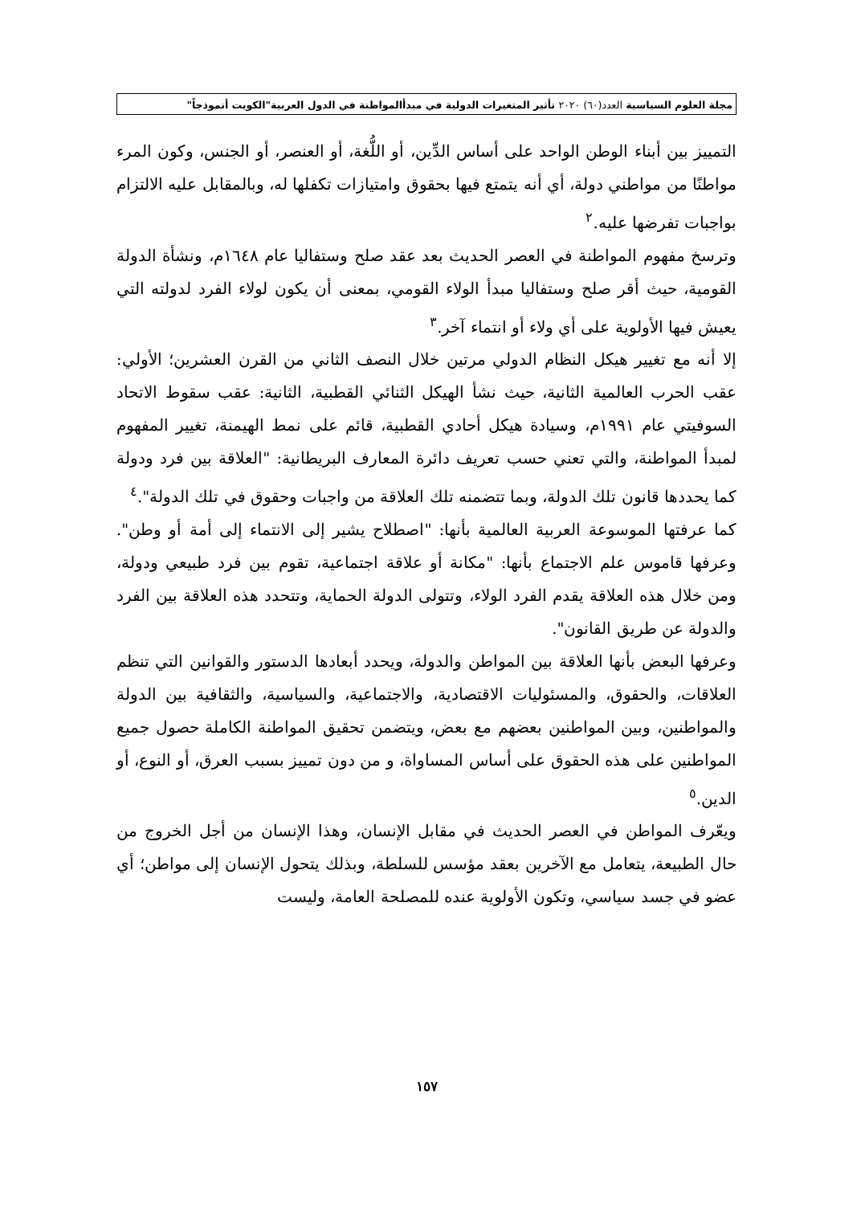مجلة العلوم السياسية العدد(٦٠) ٢٠٢٠ تأثير المتغيرات الدولية في مبدأالمواطنة في الدول العربية"الكويت أنموذجاً"
التمييز بين أبناء الوطن الواحد على أساس الدِّين، أو اللُّغة، أو العنصر، أو الجنس، وكون المرء مواطنًا من مواطني دولة، أي أنه يتمتع فيها بحقوق وامتيازات تكفلها له، وبالمقابل عليه الالتزام بواجبات تفرضها عليه.<sup>٢</sup>
وترسخ مفهوم المواطنة في العصر الحديث بعد عقد صلح وستفاليا عام ١٦٤٨م، ونشأة الدولة القومية، حيث أقر صلح وستفاليا مبدأ الولاء القومي، بمعنى أن يكون لولاء الفرد لدولته التي يعيش فيها الأولوية على أي ولاء أو انتماء آخر.<sup>٣</sup>
إلا أنه مع تغيير هيكل النظام الدولي مرتين خلال النصف الثاني من القرن العشرين؛ الأولي: عقب الحرب العالمية الثانية، حيث نشأ الهيكل الثنائي القطبية، الثانية: عقب سقوط الاتحاد السوفيتي عام ١٩٩١م، وسيادة هيكل أحادي القطبية، قائم على نمط الهيمنة، تغيير المفهوم لمبدأ المواطنة، والتي تعني حسب تعريف دائرة المعارف البريطانية: "العلاقة بين فرد ودولة كما يحددها قانون تلك الدولة، وبما تتضمنه تلك العلاقة من واجبات وحقوق في تلك الدولة".<sup>٤</sup>
كما عرفتها الموسوعة العربية العالمية بأنها: "اصطلاح يشير إلى الانتماء إلى أمة أو وطن". وعرفها قاموس علم الاجتماع بأنها: "مكانة أو علاقة اجتماعية، تقوم بين فرد طبيعي ودولة، ومن خلال هذه العلاقة يقدم الفرد الولاء، وتتولى الدولة الحماية، وتتحدد هذه العلاقة بين الفرد والدولة عن طريق القانون".
وعرفها البعض بأنها العلاقة بين المواطن والدولة، ويحدد أبعادها الدستور والقوانين التي تنظم العلاقات، والحقوق، والمسئوليات الاقتصادية، والاجتماعية، والسياسية، والثقافية بين الدولة والمواطنين، وبين المواطنين بعضهم مع بعض، ويتضمن تحقيق المواطنة الكاملة حصول جميع المواطنين على هذه الحقوق على أساس المساواة، و من دون تمييز بسبب العرق، أو النوع، أو الدين.<sup>٥</sup>
ويعّرف المواطن في العصر الحديث في مقابل الإنسان، وهذا الإنسان من أجل الخروج من حال الطبيعة، يتعامل مع الآخرين بعقد مؤسس للسلطة، وبذلك يتحول الإنسان إلى مواطن؛ أي عضو في جسد سياسي، وتكون الأولوية عنده للمصلحة العامة، وليست
١٥٧